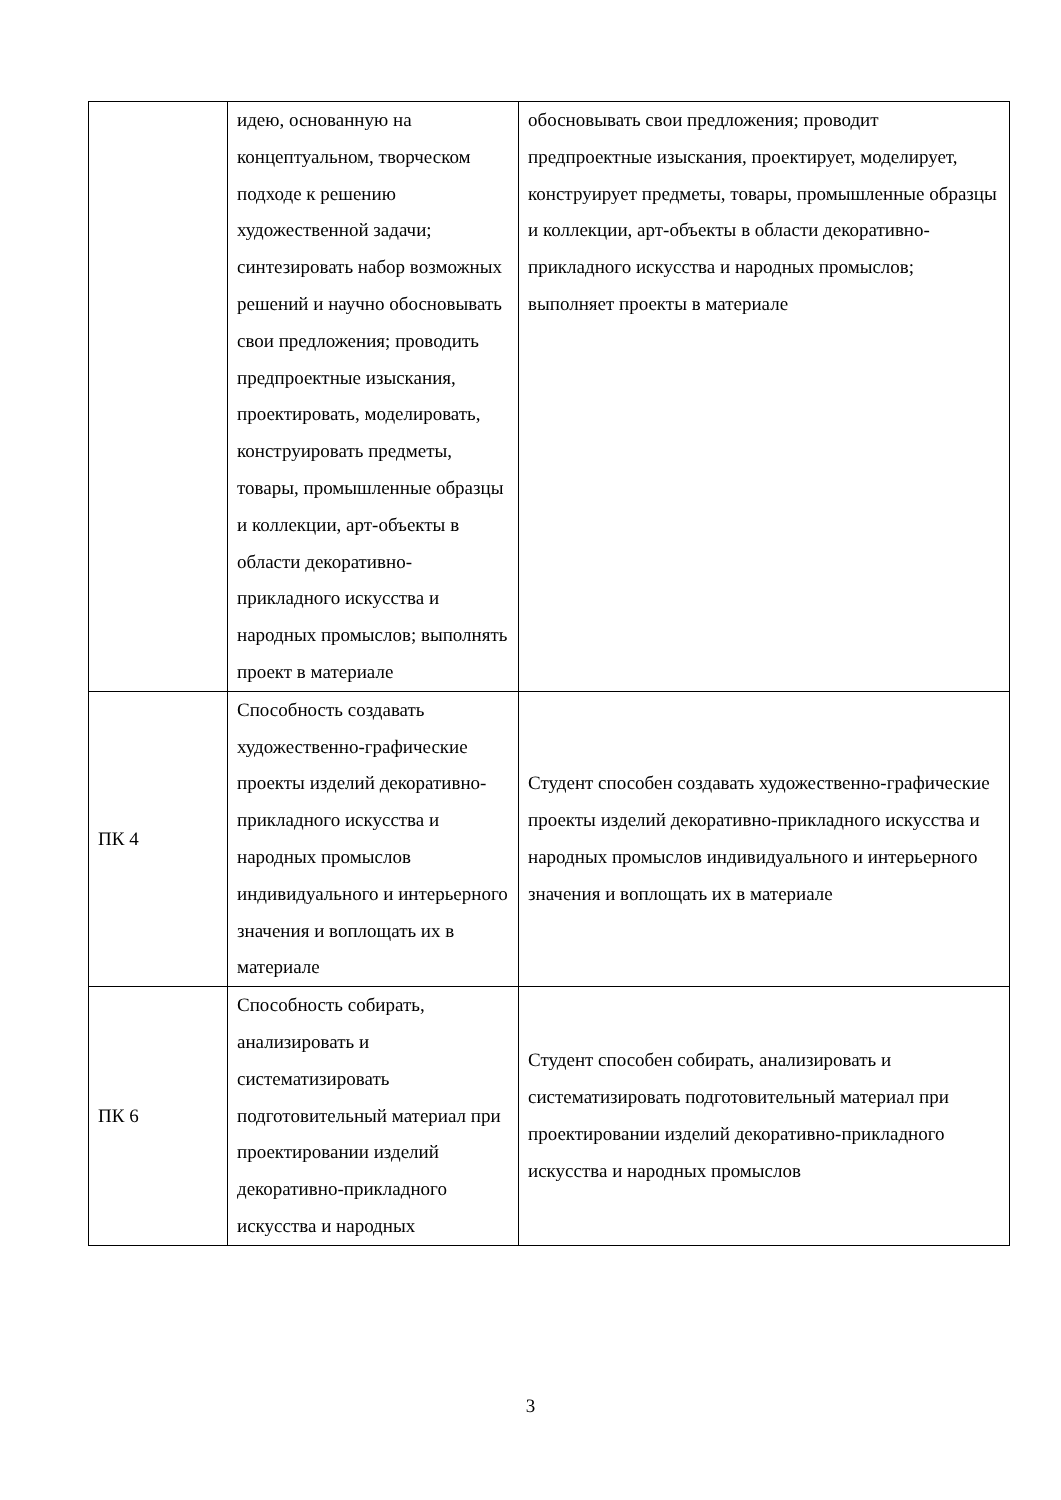| | идею, основанную на концептуальном, творческом подходе к решению художественной задачи; синтезировать набор возможных решений и научно обосновывать свои предложения; проводить предпроектные изыскания, проектировать, моделировать, конструировать предметы, товары, промышленные образцы и коллекции, арт-объекты в области декоративно-прикладного искусства и народных промыслов; выполнять проект в материале | обосновывать свои предложения; проводит предпроектные изыскания, проектирует, моделирует, конструирует предметы, товары, промышленные образцы и коллекции, арт-объекты в области декоративно-прикладного искусства и народных промыслов; выполняет проекты в материале |
| ПК 4 | Способность создавать художественно-графические проекты изделий декоративно-прикладного искусства и народных промыслов индивидуального и интерьерного значения и воплощать их в материале | Студент способен создавать художественно-графические проекты изделий декоративно-прикладного искусства и народных промыслов индивидуального и интерьерного значения и воплощать их в материале |
| ПК 6 | Способность собирать, анализировать и систематизировать подготовительный материал при проектировании изделий декоративно-прикладного искусства и народных | Студент способен собирать, анализировать и систематизировать подготовительный материал при проектировании изделий декоративно-прикладного искусства и народных промыслов |
3